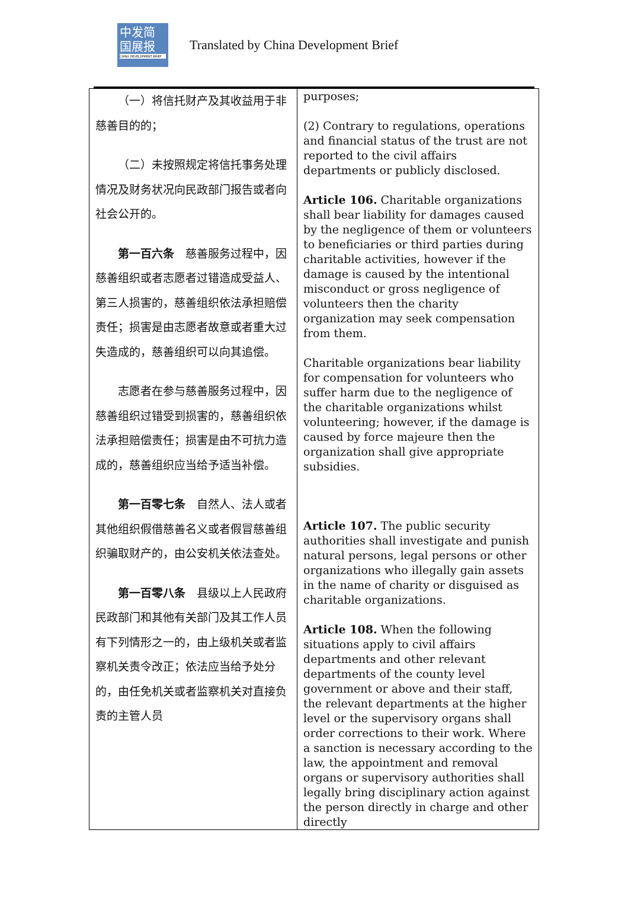中发简
国展报
CHINA DEVELOPMENT BRIEF
Translated by China Development Brief
| （一）将信托财产及其收益用于非慈善目的的； （二）未按照规定将信托事务处理情况及财务状况向民政部门报告或者向社会公开的。 第一百六条 慈善服务过程中，因慈善组织或者志愿者过错造成受益人、第三人损害的，慈善组织依法承担赔偿责任；损害是由志愿者故意或者重大过失造成的，慈善组织可以向其追偿。 志愿者在参与慈善服务过程中，因慈善组织过错受到损害的，慈善组织依法承担赔偿责任；损害是由不可抗力造成的，慈善组织应当给予适当补偿。 第一百零七条 自然人、法人或者其他组织假借慈善名义或者假冒慈善组织骗取财产的，由公安机关依法查处。 第一百零八条 县级以上人民政府民政部门和其他有关部门及其工作人员有下列情形之一的，由上级机关或者监察机关责令改正；依法应当给予处分的，由任免机关或者监察机关对直接负责的主管人员 | purposes; (2) Contrary to regulations, operations and financial status of the trust are not reported to the civil affairs departments or publicly disclosed. Article 106. Charitable organizations shall bear liability for damages caused by the negligence of them or volunteers to beneficiaries or third parties during charitable activities, however if the damage is caused by the intentional misconduct or gross negligence of volunteers then the charity organization may seek compensation from them. Charitable organizations bear liability for compensation for volunteers who suffer harm due to the negligence of the charitable organizations whilst volunteering; however, if the damage is caused by force majeure then the organization shall give appropriate subsidies. Article 107. The public security authorities shall investigate and punish natural persons, legal persons or other organizations who illegally gain assets in the name of charity or disguised as charitable organizations. Article 108. When the following situations apply to civil affairs departments and other relevant departments of the county level government or above and their staff, the relevant departments at the higher level or the supervisory organs shall order corrections to their work. Where a sanction is necessary according to the law, the appointment and removal organs or supervisory authorities shall legally bring disciplinary action against the person directly in charge and other directly |